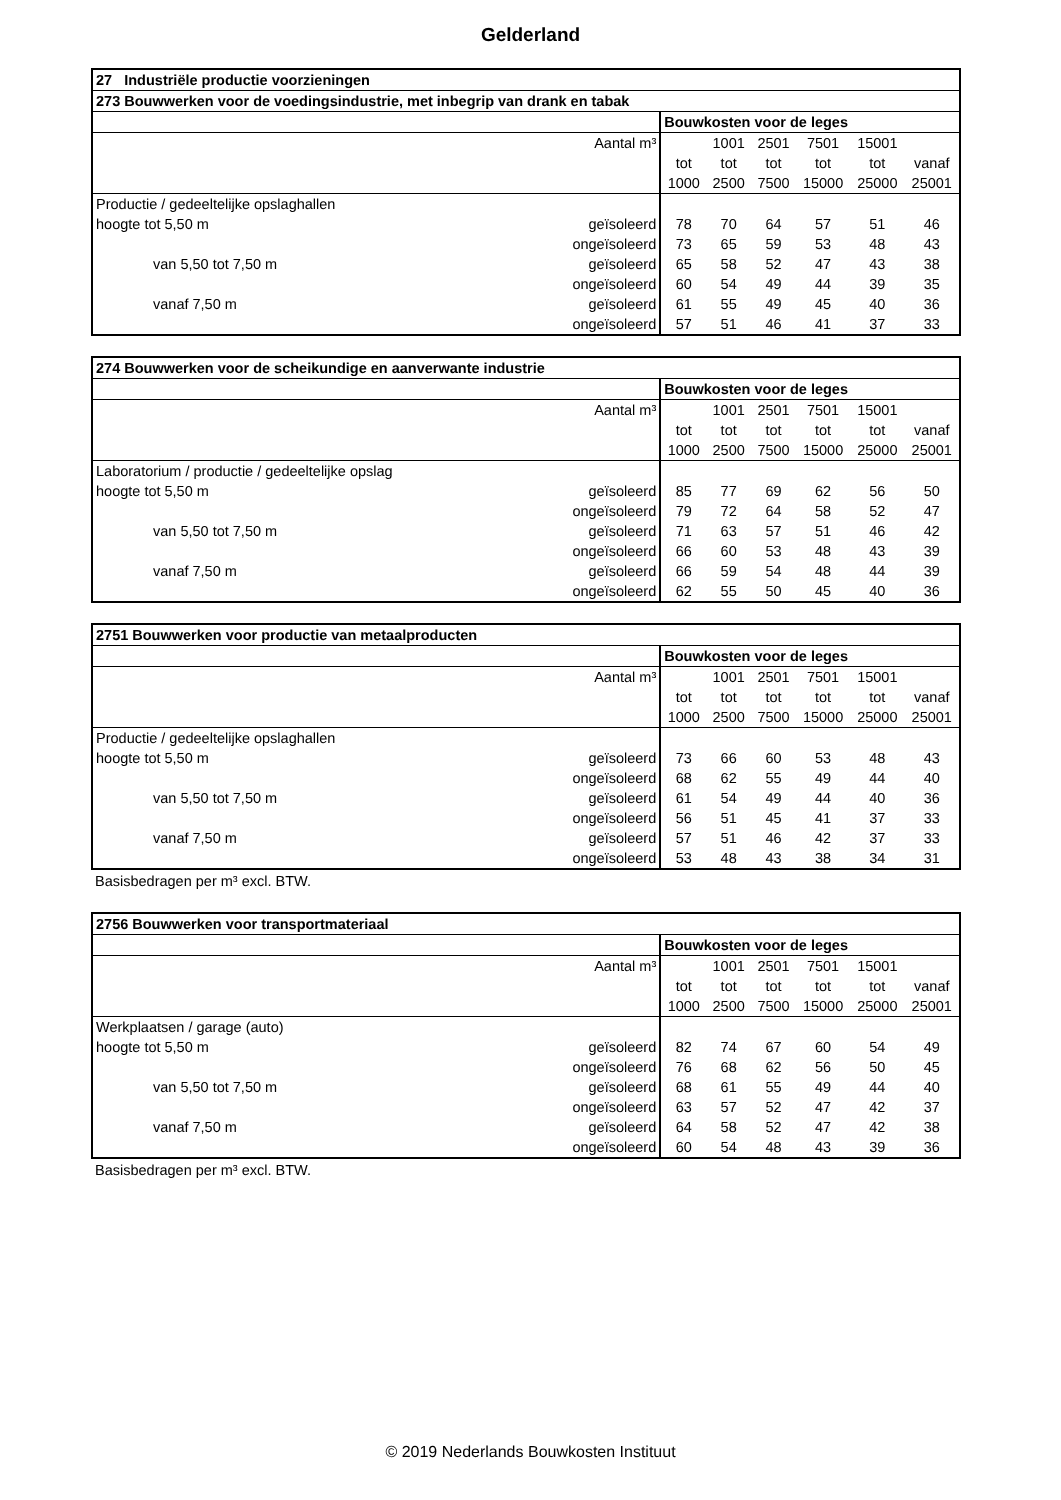Gelderland
| 27 Industriële productie voorzieningen | | | | | | | |
| --- | --- | --- | --- | --- | --- | --- | --- |
| 273 Bouwwerken voor de voedingsindustrie, met inbegrip van drank en tabak | | | | | | | |
| | | Bouwkosten voor de leges | | | | | |
| Aantal m³ | | | 1001 | 2501 | 7501 | 15001 | |
| | | tot | tot | tot | tot | tot | vanaf |
| | | 1000 | 2500 | 7500 | 15000 | 25000 | 25001 |
| Productie / gedeeltelijke opslaghallen | | | | | | | |
| hoogte tot 5,50 m | geïsoleerd | 78 | 70 | 64 | 57 | 51 | 46 |
| | ongeïsoleerd | 73 | 65 | 59 | 53 | 48 | 43 |
| van 5,50 tot 7,50 m | geïsoleerd | 65 | 58 | 52 | 47 | 43 | 38 |
| | ongeïsoleerd | 60 | 54 | 49 | 44 | 39 | 35 |
| vanaf 7,50 m | geïsoleerd | 61 | 55 | 49 | 45 | 40 | 36 |
| | ongeïsoleerd | 57 | 51 | 46 | 41 | 37 | 33 |
| 274 Bouwwerken voor de scheikundige en aanverwante industrie | | | | | | | |
| --- | --- | --- | --- | --- | --- | --- | --- |
| | | Bouwkosten voor de leges | | | | | |
| Aantal m³ | | | 1001 | 2501 | 7501 | 15001 | |
| | | tot | tot | tot | tot | tot | vanaf |
| | | 1000 | 2500 | 7500 | 15000 | 25000 | 25001 |
| Laboratorium / productie / gedeeltelijke opslag | | | | | | | |
| hoogte tot 5,50 m | geïsoleerd | 85 | 77 | 69 | 62 | 56 | 50 |
| | ongeïsoleerd | 79 | 72 | 64 | 58 | 52 | 47 |
| van 5,50 tot 7,50 m | geïsoleerd | 71 | 63 | 57 | 51 | 46 | 42 |
| | ongeïsoleerd | 66 | 60 | 53 | 48 | 43 | 39 |
| vanaf 7,50 m | geïsoleerd | 66 | 59 | 54 | 48 | 44 | 39 |
| | ongeïsoleerd | 62 | 55 | 50 | 45 | 40 | 36 |
| 2751 Bouwwerken voor productie van metaalproducten | | | | | | | |
| --- | --- | --- | --- | --- | --- | --- | --- |
| | | Bouwkosten voor de leges | | | | | |
| Aantal m³ | | | 1001 | 2501 | 7501 | 15001 | |
| | | tot | tot | tot | tot | tot | vanaf |
| | | 1000 | 2500 | 7500 | 15000 | 25000 | 25001 |
| Productie / gedeeltelijke opslaghallen | | | | | | | |
| hoogte tot 5,50 m | geïsoleerd | 73 | 66 | 60 | 53 | 48 | 43 |
| | ongeïsoleerd | 68 | 62 | 55 | 49 | 44 | 40 |
| van 5,50 tot 7,50 m | geïsoleerd | 61 | 54 | 49 | 44 | 40 | 36 |
| | ongeïsoleerd | 56 | 51 | 45 | 41 | 37 | 33 |
| vanaf 7,50 m | geïsoleerd | 57 | 51 | 46 | 42 | 37 | 33 |
| | ongeïsoleerd | 53 | 48 | 43 | 38 | 34 | 31 |
Basisbedragen per m³ excl. BTW.
| 2756 Bouwwerken voor transportmateriaal | | | | | | | |
| --- | --- | --- | --- | --- | --- | --- | --- |
| | | Bouwkosten voor de leges | | | | | |
| Aantal m³ | | | 1001 | 2501 | 7501 | 15001 | |
| | | tot | tot | tot | tot | tot | vanaf |
| | | 1000 | 2500 | 7500 | 15000 | 25000 | 25001 |
| Werkplaatsen / garage (auto) | | | | | | | |
| hoogte tot 5,50 m | geïsoleerd | 82 | 74 | 67 | 60 | 54 | 49 |
| | ongeïsoleerd | 76 | 68 | 62 | 56 | 50 | 45 |
| van 5,50 tot 7,50 m | geïsoleerd | 68 | 61 | 55 | 49 | 44 | 40 |
| | ongeïsoleerd | 63 | 57 | 52 | 47 | 42 | 37 |
| vanaf 7,50 m | geïsoleerd | 64 | 58 | 52 | 47 | 42 | 38 |
| | ongeïsoleerd | 60 | 54 | 48 | 43 | 39 | 36 |
Basisbedragen per m³ excl. BTW.
© 2019 Nederlands Bouwkosten Instituut